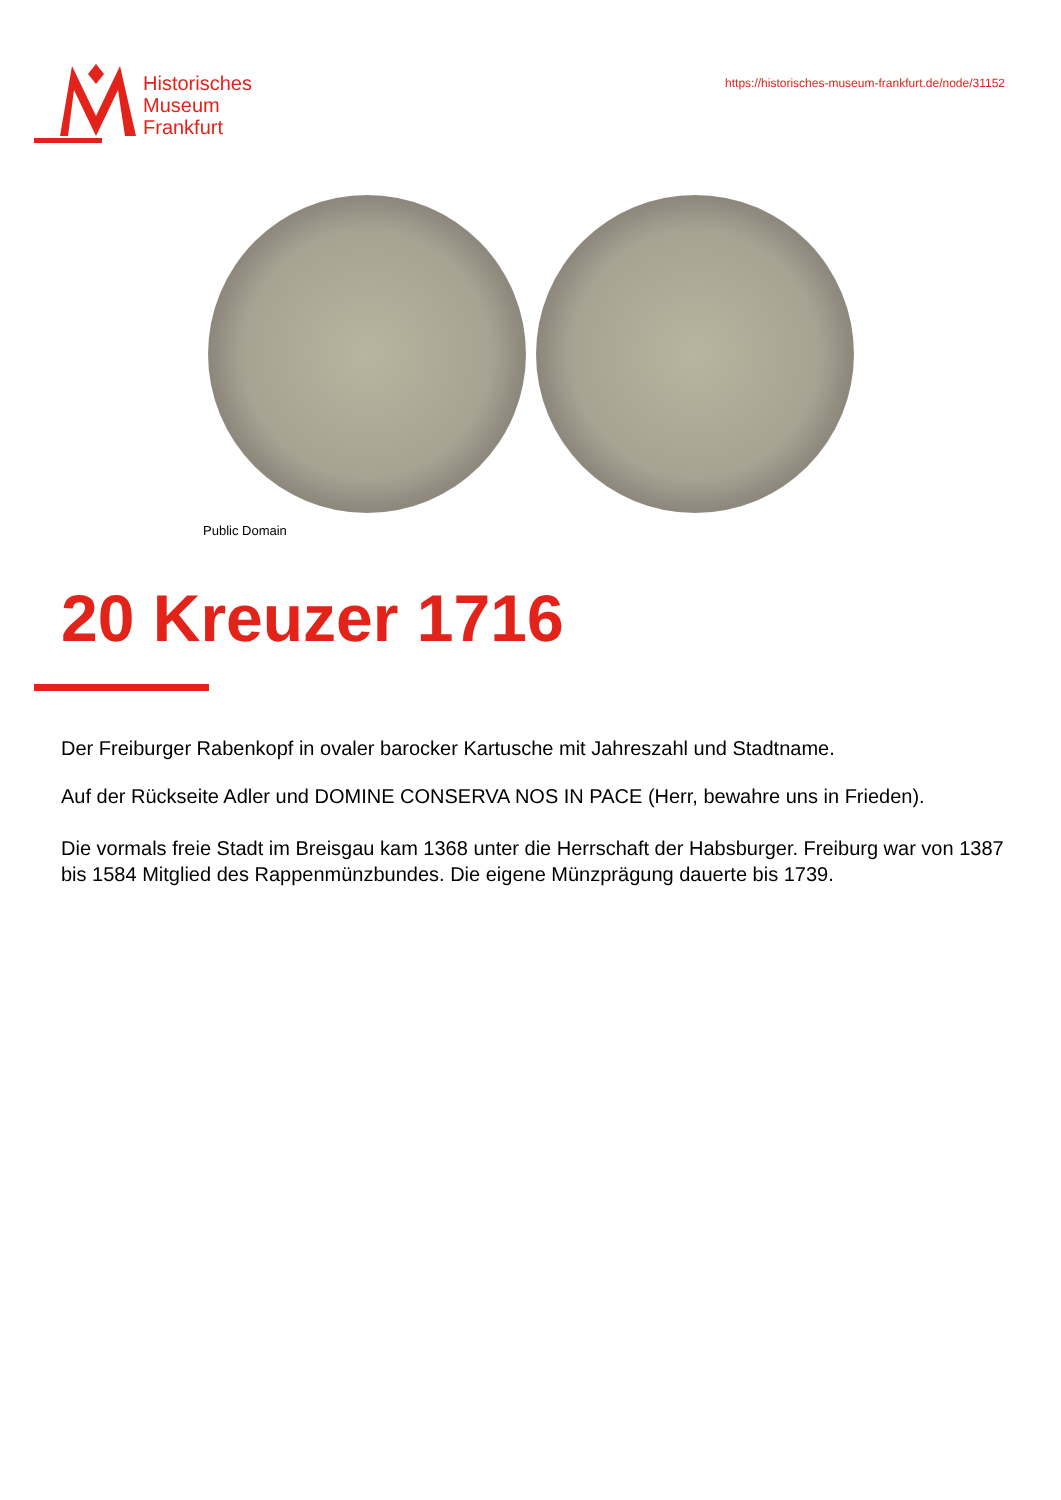Historisches
Museum
Frankfurt
https://historisches-museum-frankfurt.de/node/31152
Public Domain
20 Kreuzer 1716
Der Freiburger Rabenkopf in ovaler barocker Kartusche mit Jahreszahl und Stadtname.
Auf der Rückseite Adler und DOMINE CONSERVA NOS IN PACE (Herr, bewahre uns in Frieden).
Die vormals freie Stadt im Breisgau kam 1368 unter die Herrschaft der Habsburger. Freiburg war von 1387 bis 1584 Mitglied des Rappenmünzbundes. Die eigene Münzprägung dauerte bis 1739.